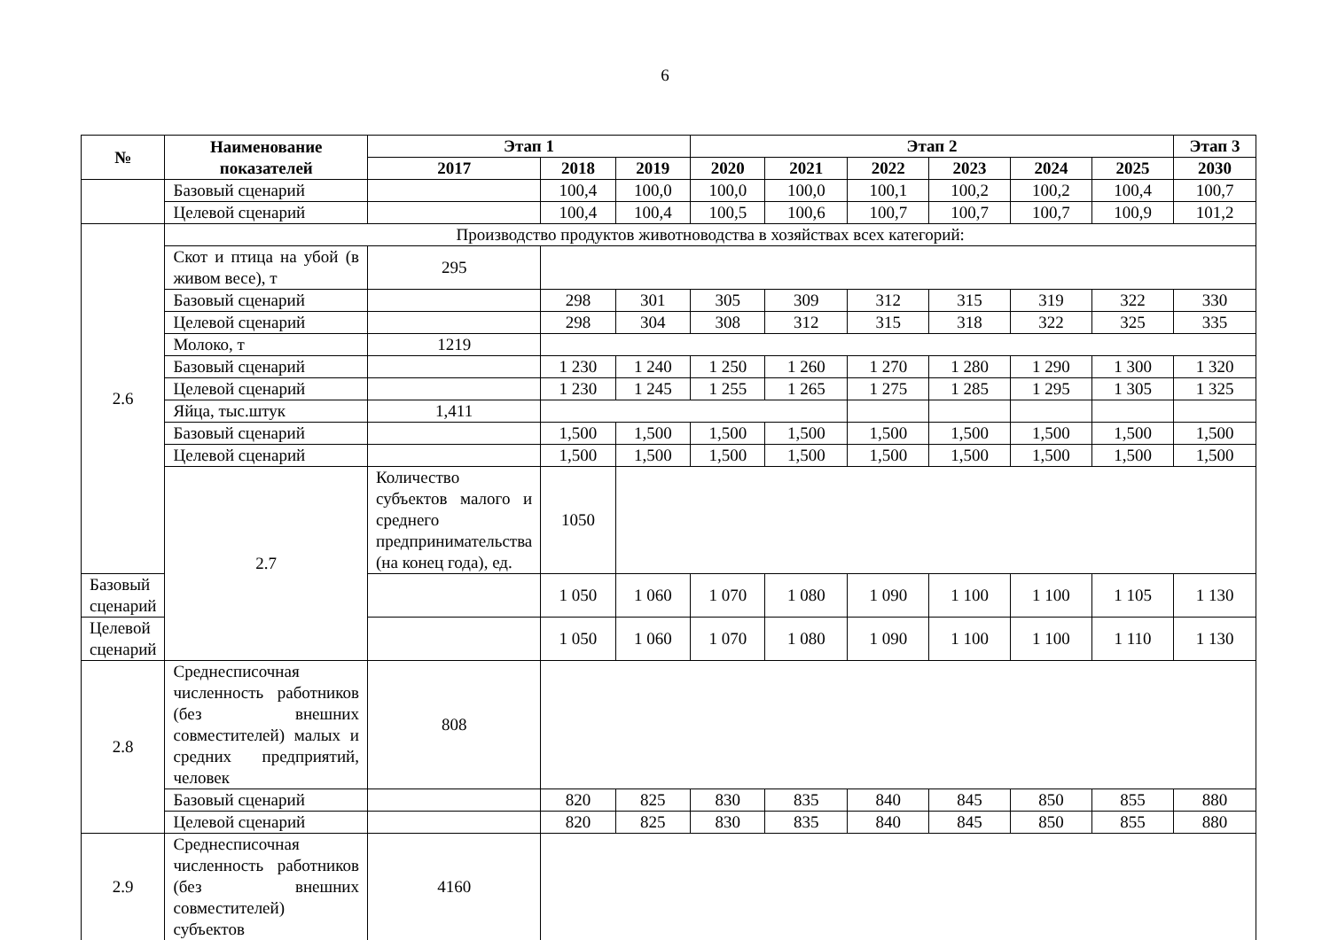6
| № | Наименование показателей | Этап 1 | | | Этап 2 | | | | | | Этап 3 |
| --- | --- | --- | --- | --- | --- | --- | --- | --- | --- | --- | --- |
| | | 2017 | 2018 | 2019 | 2020 | 2021 | 2022 | 2023 | 2024 | 2025 | 2030 |
| | Базовый сценарий | | 100,4 | 100,0 | 100,0 | 100,0 | 100,1 | 100,2 | 100,2 | 100,4 | 100,7 |
| | Целевой сценарий | | 100,4 | 100,4 | 100,5 | 100,6 | 100,7 | 100,7 | 100,7 | 100,9 | 101,2 |
| 2.6 | Производство продуктов животноводства в хозяйствах всех категорий: | | | | | | | | | | |
| | Скот и птица на убой (в живом весе), т | 295 | | | | | | | | | |
| | Базовый сценарий | | 298 | 301 | 305 | 309 | 312 | 315 | 319 | 322 | 330 |
| | Целевой сценарий | | 298 | 304 | 308 | 312 | 315 | 318 | 322 | 325 | 335 |
| | Молоко, т | 1219 | | | | | | | | | |
| | Базовый сценарий | | 1 230 | 1 240 | 1 250 | 1 260 | 1 270 | 1 280 | 1 290 | 1 300 | 1 320 |
| | Целевой сценарий | | 1 230 | 1 245 | 1 255 | 1 265 | 1 275 | 1 285 | 1 295 | 1 305 | 1 325 |
| | Яйца, тыс.штук | 1,411 | | | | | | | | | |
| | Базовый сценарий | | 1,500 | 1,500 | 1,500 | 1,500 | 1,500 | 1,500 | 1,500 | 1,500 | 1,500 |
| | Целевой сценарий | | 1,500 | 1,500 | 1,500 | 1,500 | 1,500 | 1,500 | 1,500 | 1,500 | 1,500 |
| | 2.7 | Количество субъектов малого и среднего предпринимательства (на конец года), ед. | 1050 | | | | | | | | |
| Базовый сценарий | | | 1 050 | 1 060 | 1 070 | 1 080 | 1 090 | 1 100 | 1 100 | 1 105 | 1 130 |
| Целевой сценарий | | | 1 050 | 1 060 | 1 070 | 1 080 | 1 090 | 1 100 | 1 100 | 1 110 | 1 130 |
| 2.8 | Среднесписочная численность работников (без внешних совместителей) малых и средних предприятий, человек | 808 | | | | | | | | | |
| | Базовый сценарий | | 820 | 825 | 830 | 835 | 840 | 845 | 850 | 855 | 880 |
| | Целевой сценарий | | 820 | 825 | 830 | 835 | 840 | 845 | 850 | 855 | 880 |
| 2.9 | Среднесписочная численность работников (без внешних совместителей) субъектов | 4160 | | | | | | | | | |